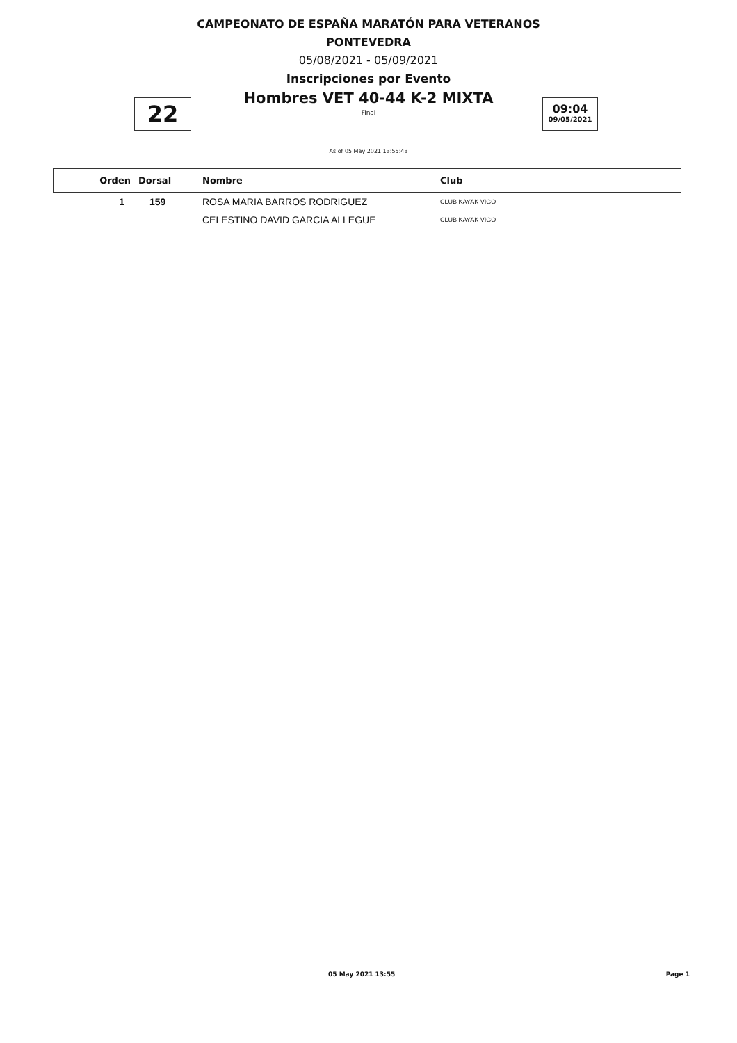CAMPEONATO DE ESPAÑA MARATÓN PARA VETERANOS
PONTEVEDRA
05/08/2021 - 05/09/2021
Inscripciones por Evento
Hombres VET 40-44 K-2 MIXTA
Final
22
09:04
09/05/2021
As of 05 May 2021 13:55:43
| Orden | Dorsal | Nombre | Club |
| --- | --- | --- | --- |
| 1 | 159 | ROSA MARIA BARROS RODRIGUEZ | CLUB KAYAK VIGO |
| | | CELESTINO DAVID GARCIA ALLEGUE | CLUB KAYAK VIGO |
05 May 2021 13:55 Page 1